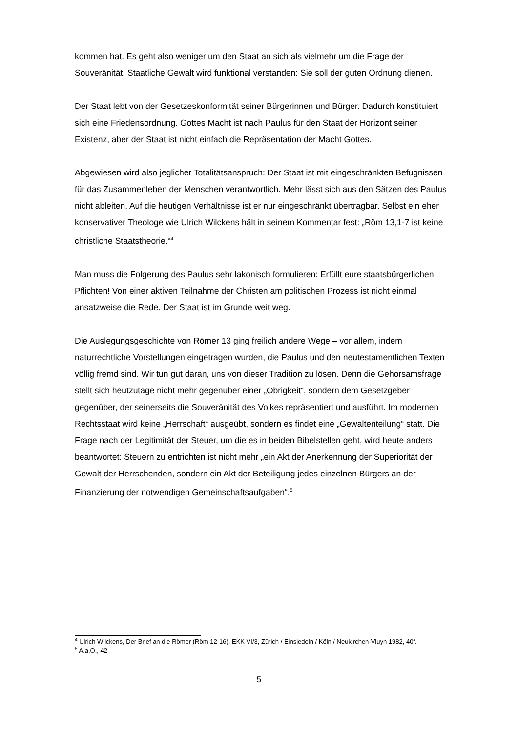kommen hat. Es geht also weniger um den Staat an sich als vielmehr um die Frage der Souveränität. Staatliche Gewalt wird funktional verstanden: Sie soll der guten Ordnung dienen.
Der Staat lebt von der Gesetzeskonformität seiner Bürgerinnen und Bürger. Dadurch konstituiert sich eine Friedensordnung. Gottes Macht ist nach Paulus für den Staat der Horizont seiner Existenz, aber der Staat ist nicht einfach die Repräsentation der Macht Gottes.
Abgewiesen wird also jeglicher Totalitätsanspruch: Der Staat ist mit eingeschränkten Befugnissen für das Zusammenleben der Menschen verantwortlich. Mehr lässt sich aus den Sätzen des Paulus nicht ableiten. Auf die heutigen Verhältnisse ist er nur eingeschränkt übertragbar. Selbst ein eher konservativer Theologe wie Ulrich Wilckens hält in seinem Kommentar fest: „Röm 13,1-7 ist keine christliche Staatstheorie.“<sup>4</sup>
Man muss die Folgerung des Paulus sehr lakonisch formulieren: Erfüllt eure staatsbürgerlichen Pflichten! Von einer aktiven Teilnahme der Christen am politischen Prozess ist nicht einmal ansatzweise die Rede. Der Staat ist im Grunde weit weg.
Die Auslegungsgeschichte von Römer 13 ging freilich andere Wege – vor allem, indem naturrechtliche Vorstellungen eingetragen wurden, die Paulus und den neutestamentlichen Texten völlig fremd sind. Wir tun gut daran, uns von dieser Tradition zu lösen. Denn die Gehorsamsfrage stellt sich heutzutage nicht mehr gegenüber einer „Obrigkeit“, sondern dem Gesetzgeber gegenüber, der seinerseits die Souveränität des Volkes repräsentiert und ausführt. Im modernen Rechtsstaat wird keine „Herrschaft“ ausgeübt, sondern es findet eine „Gewaltenteilung“ statt. Die Frage nach der Legitimität der Steuer, um die es in beiden Bibelstellen geht, wird heute anders beantwortet: Steuern zu entrichten ist nicht mehr „ein Akt der Anerkennung der Superiorität der Gewalt der Herrschenden, sondern ein Akt der Beteiligung jedes einzelnen Bürgers an der Finanzierung der notwendigen Gemeinschaftsaufgaben“.<sup>5</sup>
<sup>4</sup> Ulrich Wilckens, Der Brief an die Römer (Röm 12-16), EKK VI/3, Zürich / Einsiedeln / Köln / Neukirchen-Vluyn 1982, 40f.
<sup>5</sup> A.a.O., 42
5